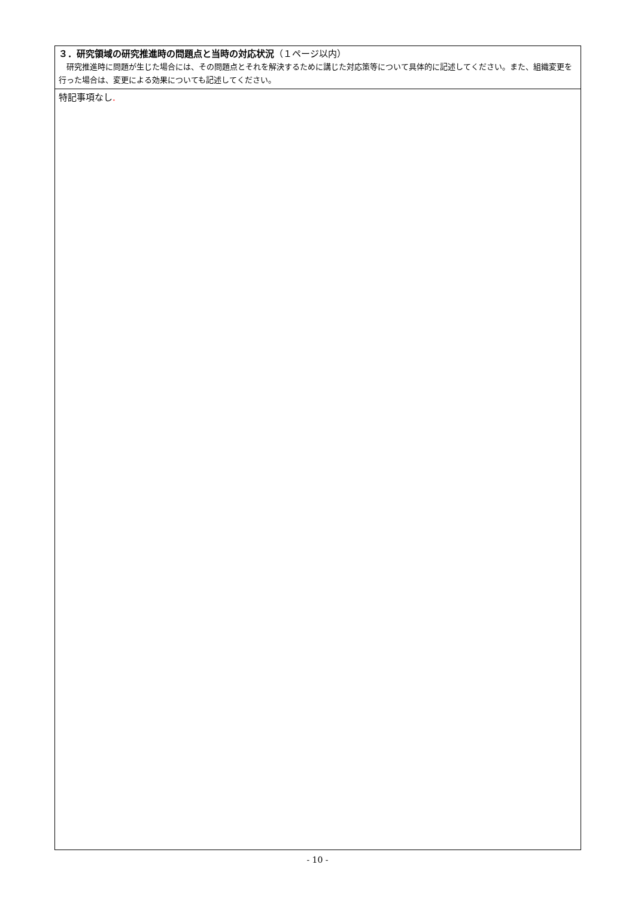３．研究領域の研究推進時の問題点と当時の対応状況（１ページ以内）
　研究推進時に問題が生じた場合には、その問題点とそれを解決するために講じた対応策等について具体的に記述してください。また、組織変更を行った場合は、変更による効果についても記述してください。
特記事項なし.
- 10 -